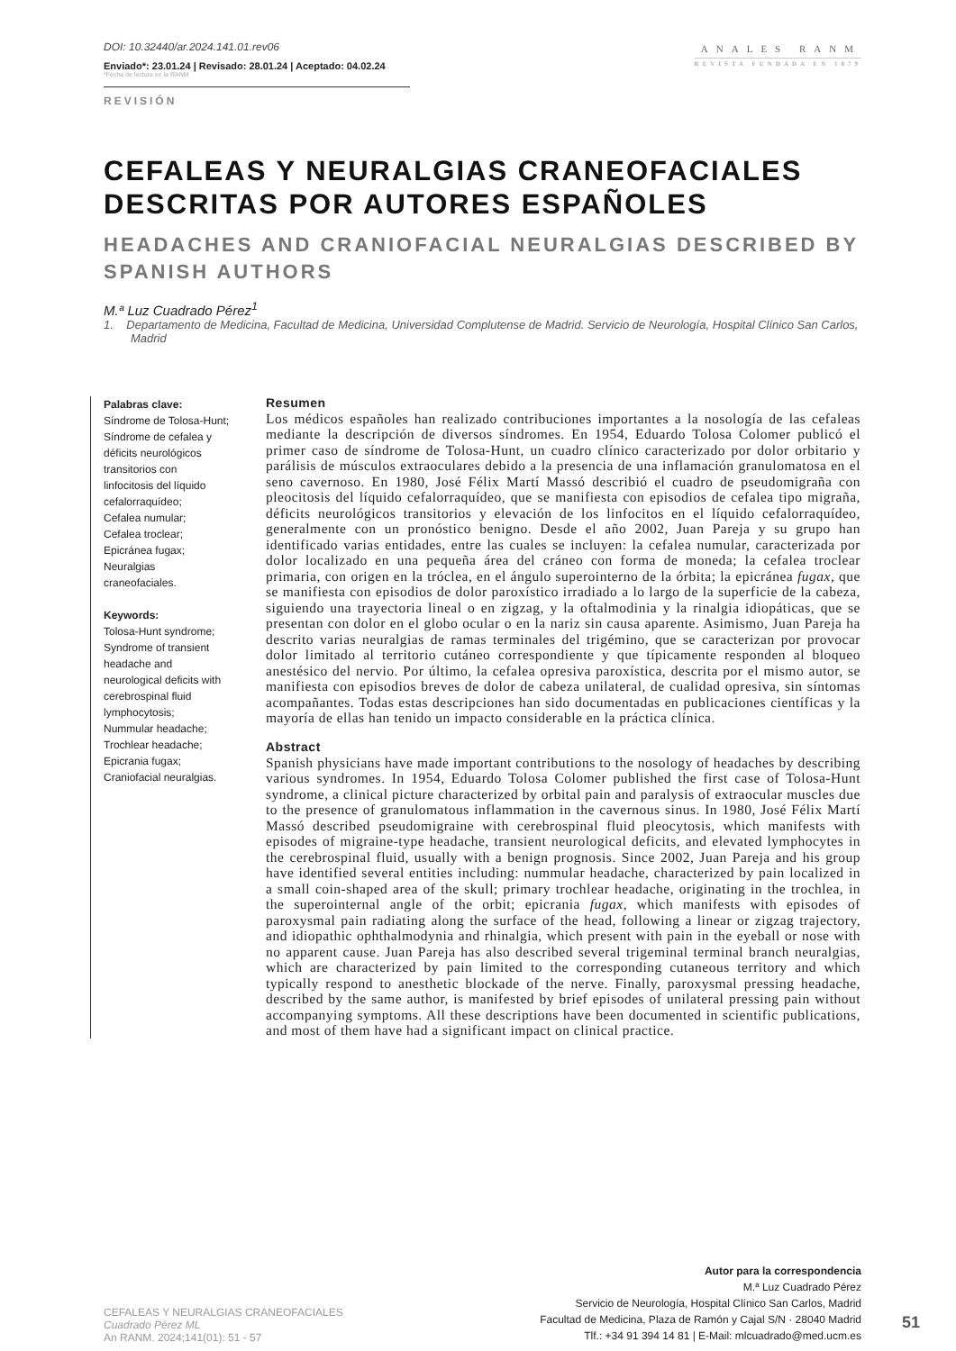DOI: 10.32440/ar.2024.141.01.rev06
Enviado*: 23.01.24 | Revisado: 28.01.24 | Aceptado: 04.02.24
*Fecha de lectura en la RANM
REVISIÓN
ANALES RANM
REVISTA FUNDADA EN 1879
CEFALEAS Y NEURALGIAS CRANEOFACIALES DESCRITAS POR AUTORES ESPAÑOLES
HEADACHES AND CRANIOFACIAL NEURALGIAS DESCRIBED BY SPANISH AUTHORS
M.ª Luz Cuadrado Pérez<sup>1</sup>
1. Departamento de Medicina, Facultad de Medicina, Universidad Complutense de Madrid. Servicio de Neurología, Hospital Clínico San Carlos, Madrid
Palabras clave:
Síndrome de Tolosa-Hunt;
Síndrome de cefalea y déficits neurológicos transitorios con linfocitosis del líquido cefalorraquídeo;
Cefalea numular;
Cefalea troclear;
Epicránea fugax;
Neuralgias craneofaciales.
Keywords:
Tolosa-Hunt syndrome;
Syndrome of transient headache and neurological deficits with cerebrospinal fluid lymphocytosis;
Nummular headache;
Trochlear headache;
Epicrania fugax;
Craniofacial neuralgias.
Resumen
Los médicos españoles han realizado contribuciones importantes a la nosología de las cefaleas mediante la descripción de diversos síndromes. En 1954, Eduardo Tolosa Colomer publicó el primer caso de síndrome de Tolosa-Hunt, un cuadro clínico caracterizado por dolor orbitario y parálisis de músculos extraoculares debido a la presencia de una inflamación granulomatosa en el seno cavernoso. En 1980, José Félix Martí Massó describió el cuadro de pseudomigraña con pleocitosis del líquido cefalorraquídeo, que se manifiesta con episodios de cefalea tipo migraña, déficits neurológicos transitorios y elevación de los linfocitos en el líquido cefalorraquídeo, generalmente con un pronóstico benigno. Desde el año 2002, Juan Pareja y su grupo han identificado varias entidades, entre las cuales se incluyen: la cefalea numular, caracterizada por dolor localizado en una pequeña área del cráneo con forma de moneda; la cefalea troclear primaria, con origen en la tróclea, en el ángulo superointerno de la órbita; la epicránea fugax, que se manifiesta con episodios de dolor paroxístico irradiado a lo largo de la superficie de la cabeza, siguiendo una trayectoria lineal o en zigzag, y la oftalmodinia y la rinalgia idiopáticas, que se presentan con dolor en el globo ocular o en la nariz sin causa aparente. Asimismo, Juan Pareja ha descrito varias neuralgias de ramas terminales del trigémino, que se caracterizan por provocar dolor limitado al territorio cutáneo correspondiente y que típicamente responden al bloqueo anestésico del nervio. Por último, la cefalea opresiva paroxística, descrita por el mismo autor, se manifiesta con episodios breves de dolor de cabeza unilateral, de cualidad opresiva, sin síntomas acompañantes. Todas estas descripciones han sido documentadas en publicaciones científicas y la mayoría de ellas han tenido un impacto considerable en la práctica clínica.
Abstract
Spanish physicians have made important contributions to the nosology of headaches by describing various syndromes. In 1954, Eduardo Tolosa Colomer published the first case of Tolosa-Hunt syndrome, a clinical picture characterized by orbital pain and paralysis of extraocular muscles due to the presence of granulomatous inflammation in the cavernous sinus. In 1980, José Félix Martí Massó described pseudomigraine with cerebrospinal fluid pleocytosis, which manifests with episodes of migraine-type headache, transient neurological deficits, and elevated lymphocytes in the cerebrospinal fluid, usually with a benign prognosis. Since 2002, Juan Pareja and his group have identified several entities including: nummular headache, characterized by pain localized in a small coin-shaped area of the skull; primary trochlear headache, originating in the trochlea, in the superointernal angle of the orbit; epicrania fugax, which manifests with episodes of paroxysmal pain radiating along the surface of the head, following a linear or zigzag trajectory, and idiopathic ophthalmodynia and rhinalgia, which present with pain in the eyeball or nose with no apparent cause. Juan Pareja has also described several trigeminal terminal branch neuralgias, which are characterized by pain limited to the corresponding cutaneous territory and which typically respond to anesthetic blockade of the nerve. Finally, paroxysmal pressing headache, described by the same author, is manifested by brief episodes of unilateral pressing pain without accompanying symptoms. All these descriptions have been documented in scientific publications, and most of them have had a significant impact on clinical practice.
CEFALEAS Y NEURALGIAS CRANEOFACIALES
Cuadrado Pérez ML
An RANM. 2024;141(01): 51 - 57
Autor para la correspondencia
M.ª Luz Cuadrado Pérez
Servicio de Neurología, Hospital Clínico San Carlos, Madrid
Facultad de Medicina, Plaza de Ramón y Cajal S/N · 28040 Madrid
Tlf.: +34 91 394 14 81 | E-Mail: mlcuadrado@med.ucm.es
51